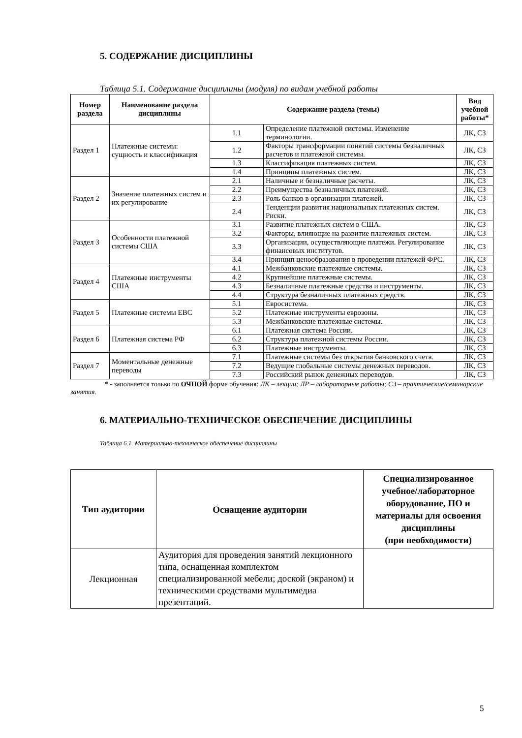5. СОДЕРЖАНИЕ ДИСЦИПЛИНЫ
Таблица 5.1. Содержание дисциплины (модуля) по видам учебной работы
| Номер раздела | Наименование раздела дисциплины | Содержание раздела (темы) | | Вид учебной работы* |
| --- | --- | --- | --- | --- |
| Раздел 1 | Платежные системы: сущность и классификация | 1.1 | Определение платежной системы. Изменение терминологии. | ЛК, СЗ |
| | | 1.2 | Факторы трансформации понятий системы безналичных расчетов и платежной системы. | ЛК, СЗ |
| | | 1.3 | Классификация платежных систем. | ЛК, СЗ |
| | | 1.4 | Принципы платежных систем. | ЛК, СЗ |
| Раздел 2 | Значение платежных систем и их регулирование | 2.1 | Наличные и безналичные расчеты. | ЛК, СЗ |
| | | 2.2 | Преимущества безналичных платежей. | ЛК, СЗ |
| | | 2.3 | Роль банков в организации платежей. | ЛК, СЗ |
| | | 2.4 | Тенденции развития национальных платежных систем. Риски. | ЛК, СЗ |
| Раздел 3 | Особенности платежной системы США | 3.1 | Развитие платежных систем в США. | ЛК, СЗ |
| | | 3.2 | Факторы, влияющие на развитие платежных систем. | ЛК, СЗ |
| | | 3.3 | Организации, осуществляющие платежи. Регулирование финансовых институтов. | ЛК, СЗ |
| | | 3.4 | Принцип ценообразования в проведении платежей ФРС. | ЛК, СЗ |
| Раздел 4 | Платежные инструменты США | 4.1 | Межбанковские платежные системы. | ЛК, СЗ |
| | | 4.2 | Крупнейшие платежные системы. | ЛК, СЗ |
| | | 4.3 | Безналичные платежные средства и инструменты. | ЛК, СЗ |
| | | 4.4 | Структура безналичных платежных средств. | ЛК, СЗ |
| Раздел 5 | Платежные системы ЕВС | 5.1 | Евросистема. | ЛК, СЗ |
| | | 5.2 | Платежные инструменты еврозоны. | ЛК, СЗ |
| | | 5.3 | Межбанковские платежные системы. | ЛК, СЗ |
| Раздел 6 | Платежная система РФ | 6.1 | Платежная система России. | ЛК, СЗ |
| | | 6.2 | Структура платежной системы России. | ЛК, СЗ |
| | | 6.3 | Платежные инструменты. | ЛК, СЗ |
| Раздел 7 | Моментальные денежные переводы | 7.1 | Платежные системы без открытия банковского счета. | ЛК, СЗ |
| | | 7.2 | Ведущие глобальные системы денежных переводов. | ЛК, СЗ |
| | | 7.3 | Российский рынок денежных переводов. | ЛК, СЗ |
* - заполняется только по ОЧНОЙ форме обучения: ЛК – лекции; ЛР – лабораторные работы; СЗ – практические/семинарские занятия.
6. МАТЕРИАЛЬНО-ТЕХНИЧЕСКОЕ ОБЕСПЕЧЕНИЕ ДИСЦИПЛИНЫ
Таблица 6.1. Материально-техническое обеспечение дисциплины
| Тип аудитории | Оснащение аудитории | Специализированное учебное/лабораторное оборудование, ПО и материалы для освоения дисциплины (при необходимости) |
| --- | --- | --- |
| Лекционная | Аудитория для проведения занятий лекционного типа, оснащенная комплектом специализированной мебели; доской (экраном) и техническими средствами мультимедиа презентаций. | |
5